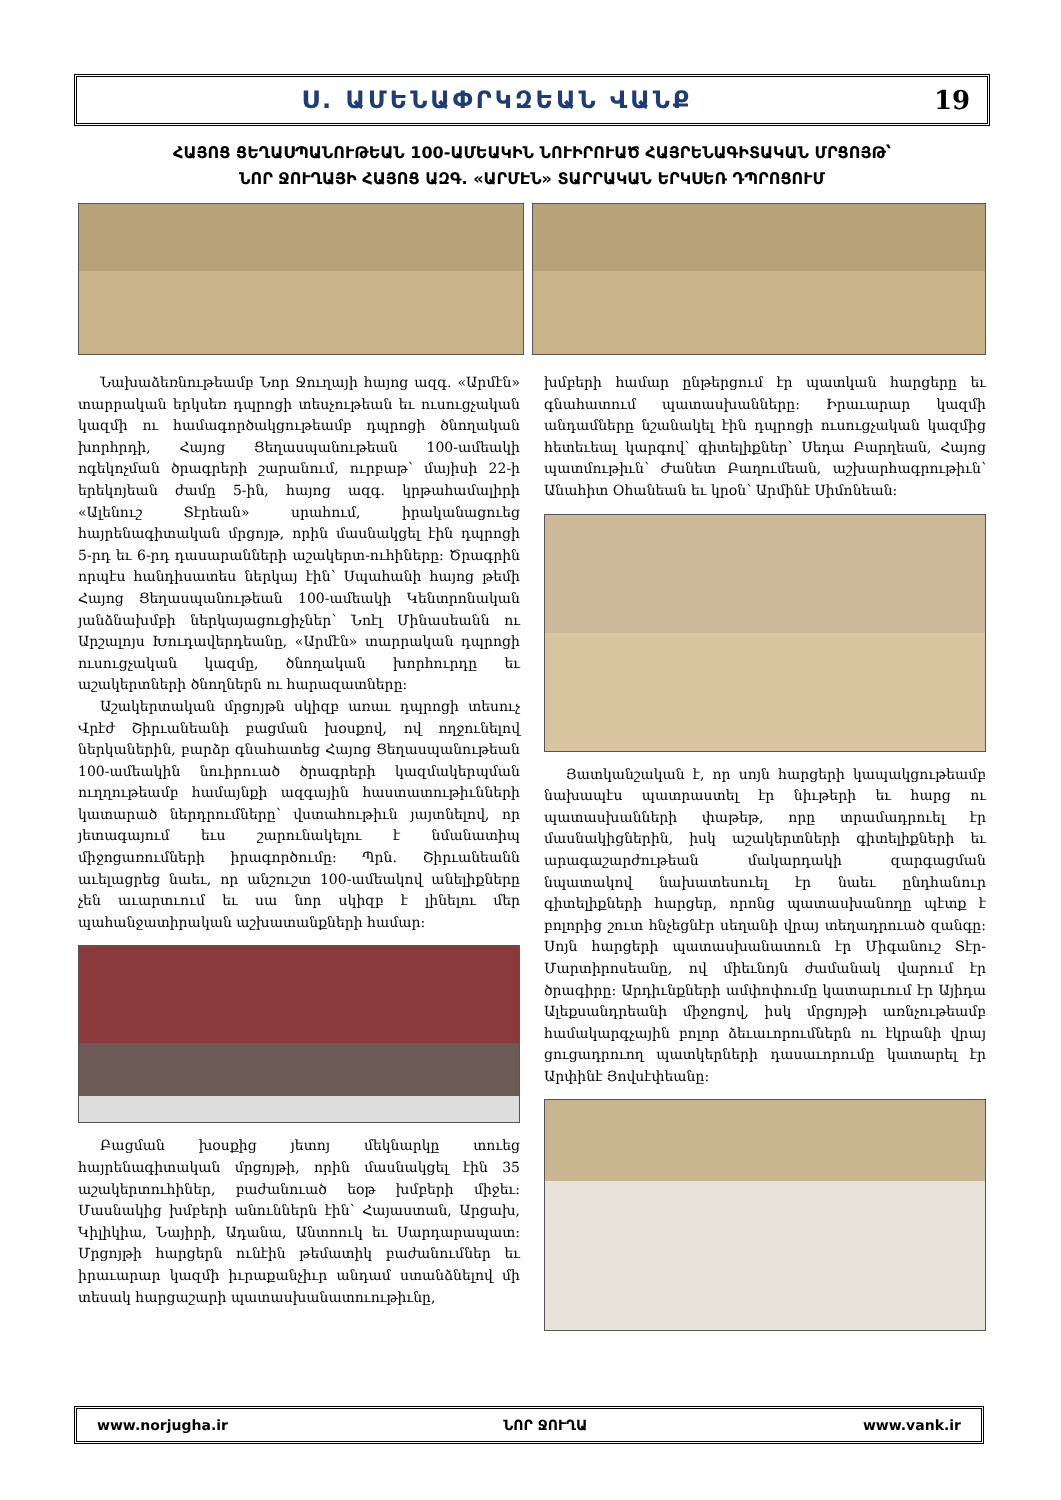Ս. ԱՄԵՆԱՓՐԿԶԵԱՆ ՎԱՆՔ 19
ՀԱՅՈՑ ՑԵՂԱՍՊԱՆՈՒԹԵԱՆ 100-ԱՄԵԱԿԻՆ ՆՈՒԻՐՈՒԱԾ ՀԱՅՐԵՆԱԳԻՏԱԿԱՆ ՄՐՑՈՅԹ՝
ՆՈՐ ՋՈՒՂԱՅԻ ՀԱՅՈՑ ԱԶԳ. «ԱՐՄԷՆ» ՏԱՐՐԱԿԱՆ ԵՐԿՍԵՌ ԴՊՐՈՑՈՒՄ
Նախաձեռնութեամբ Նոր Ջուղայի հայոց ազգ. «Արմէն» տարրական երկսեռ դպրոցի տեսչութեան եւ ուսուցչական կազմի ու համագործակցութեամբ դպրոցի ծնողական խորհրդի, Հայոց Ցեղասպանութեան 100-ամեակի ոգեկոչման ծրագրերի շարանում, ուրբաթ՝ մայիսի 22-ի երեկոյեան ժամը 5-ին, հայոց ազգ. կրթահամալիրի «Ալենուշ Տէրեան» սրահում, իրականացուեց հայրենագիտական մրցոյթ, որին մասնակցել էին դպրոցի 5-րդ եւ 6-րդ դասարանների աշակերտ-ուհիները: Ծրագրին որպէս հանդիսատես ներկայ էին՝ Սպահանի հայոց թեմի Հայոց Ցեղասպանութեան 100-ամեակի Կենտրոնական յանձնախմբի ներկայացուցիչներ՝ Նոէլ Մինասեանն ու Արշալոյս Խուդավերդեանը, «Արմէն» տարրական դպրոցի ուսուցչական կազմը, ծնողական խորհուրդը եւ աշակերտների ծնողներն ու հարազատները:
Աշակերտական մրցոյթն սկիզբ առաւ դպրոցի տեսուչ Վրէժ Շիրւանեանի բացման խօսքով, ով ողջունելով ներկաներին, բարձր գնահատեց Հայոց Ցեղասպանութեան 100-ամեակին նուիրուած ծրագրերի կազմակերպման ուղղութեամբ համայնքի ազգային հաստատութիւնների կատարած ներդրումները՝ վստահութիւն յայտնելով, որ յետագայում եւս շարունակելու է նմանատիպ միջոցառումների իրագործումը: Պրն. Շիրւանեանն աւելացրեց նաեւ, որ անշուշտ 100-ամեակով անելիքները չեն աւարտւում եւ սա նոր սկիզբ է լինելու մեր պահանջատիրական աշխատանքների համար:
Բացման խօսքից յետոյ մեկնարկը տուեց հայրենագիտական մրցոյթի, որին մասնակցել էին 35 աշակերտուհիներ, բաժանուած եօթ խմբերի միջեւ: Մասնակից խմբերի անուններն էին՝ Հայաստան, Արցախ, Կիլիկիա, Նայիրի, Ադանա, Անտոուկ եւ Սարդարապատ: Մրցոյթի հարցերն ունէին թեմատիկ բաժանումներ եւ իրաւարար կազմի իւրաքանչիւր անդամ ստանձնելով մի տեսակ հարցաշարի պատասխանատուութիւնը,
խմբերի համար ընթերցում էր պատկան հարցերը եւ գնահատում պատասխանները: Իրաւարար կազմի անդամները նշանակել էին դպրոցի ուսուցչական կազմից հետեւեալ կարգով՝ գիտելիքներ՝ Սեդա Բարղեան, Հայոց պատմութիւն՝ Ժանետ Բաղումեան, աշխարհագրութիւն՝ Անահիտ Օհանեան եւ կրօն՝ Արմինէ Սիմոնեան:
Յատկանշական է, որ սոյն հարցերի կապակցութեամբ նախապէս պատրաստել էր նիւթերի եւ հարց ու պատասխանների փաթեթ, որը տրամադրուել էր մասնակիցներին, իսկ աշակերտների գիտելիքների եւ արագաշարժութեան մակարդակի զարգացման նպատակով նախատեսուել էր նաեւ ընդհանուր գիտելիքների հարցեր, որոնց պատասխանողը պէտք է բոլորից շուտ հնչեցնէր սեղանի վրայ տեղադրուած զանգը: Սոյն հարցերի պատասխանատուն էր Միգանուշ Տէր-Մարտիրոսեանը, ով միեւնոյն ժամանակ վարում էր ծրագիրը: Արդիւնքների ամփոփումը կատարւում էր Այիդա Ալեքսանդրեանի միջոցով, իսկ մրցոյթի առնչութեամբ համակարգչային բոլոր ձեւաւորումներն ու էկրանի վրայ ցուցադրուող պատկերների դասաւորումը կատարել էր Արփինէ Յովսէփեանը:
www.norjugha.ir ՆՈՐ ՋՈՒՂԱ www.vank.ir